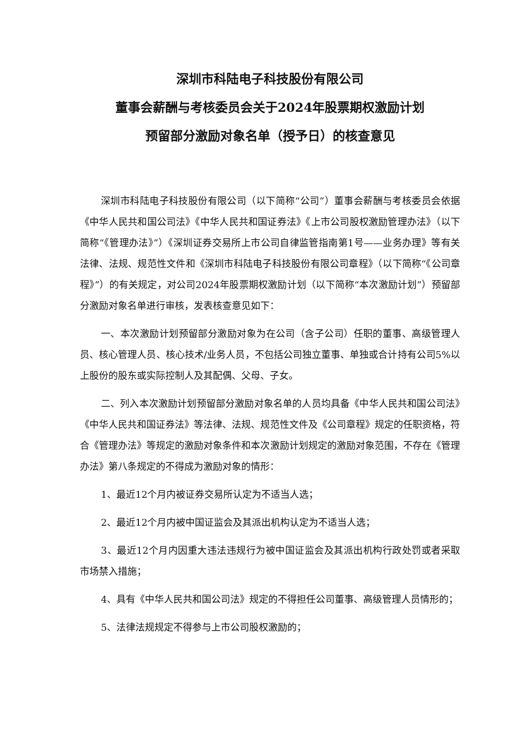深圳市科陆电子科技股份有限公司
董事会薪酬与考核委员会关于2024年股票期权激励计划
预留部分激励对象名单（授予日）的核查意见
深圳市科陆电子科技股份有限公司（以下简称“公司”）董事会薪酬与考核委员会依据《中华人民共和国公司法》《中华人民共和国证券法》《上市公司股权激励管理办法》（以下简称“《管理办法》”）《深圳证券交易所上市公司自律监管指南第1号——业务办理》等有关法律、法规、规范性文件和《深圳市科陆电子科技股份有限公司章程》（以下简称“《公司章程》”）的有关规定，对公司2024年股票期权激励计划（以下简称“本次激励计划”）预留部分激励对象名单进行审核，发表核查意见如下：
一、本次激励计划预留部分激励对象为在公司（含子公司）任职的董事、高级管理人员、核心管理人员、核心技术/业务人员，不包括公司独立董事、单独或合计持有公司5%以上股份的股东或实际控制人及其配偶、父母、子女。
二、列入本次激励计划预留部分激励对象名单的人员均具备《中华人民共和国公司法》《中华人民共和国证券法》等法律、法规、规范性文件及《公司章程》规定的任职资格，符合《管理办法》等规定的激励对象条件和本次激励计划规定的激励对象范围，不存在《管理办法》第八条规定的不得成为激励对象的情形：
1、最近12个月内被证券交易所认定为不适当人选；
2、最近12个月内被中国证监会及其派出机构认定为不适当人选；
3、最近12个月内因重大违法违规行为被中国证监会及其派出机构行政处罚或者采取市场禁入措施；
4、具有《中华人民共和国公司法》规定的不得担任公司董事、高级管理人员情形的；
5、法律法规规定不得参与上市公司股权激励的；